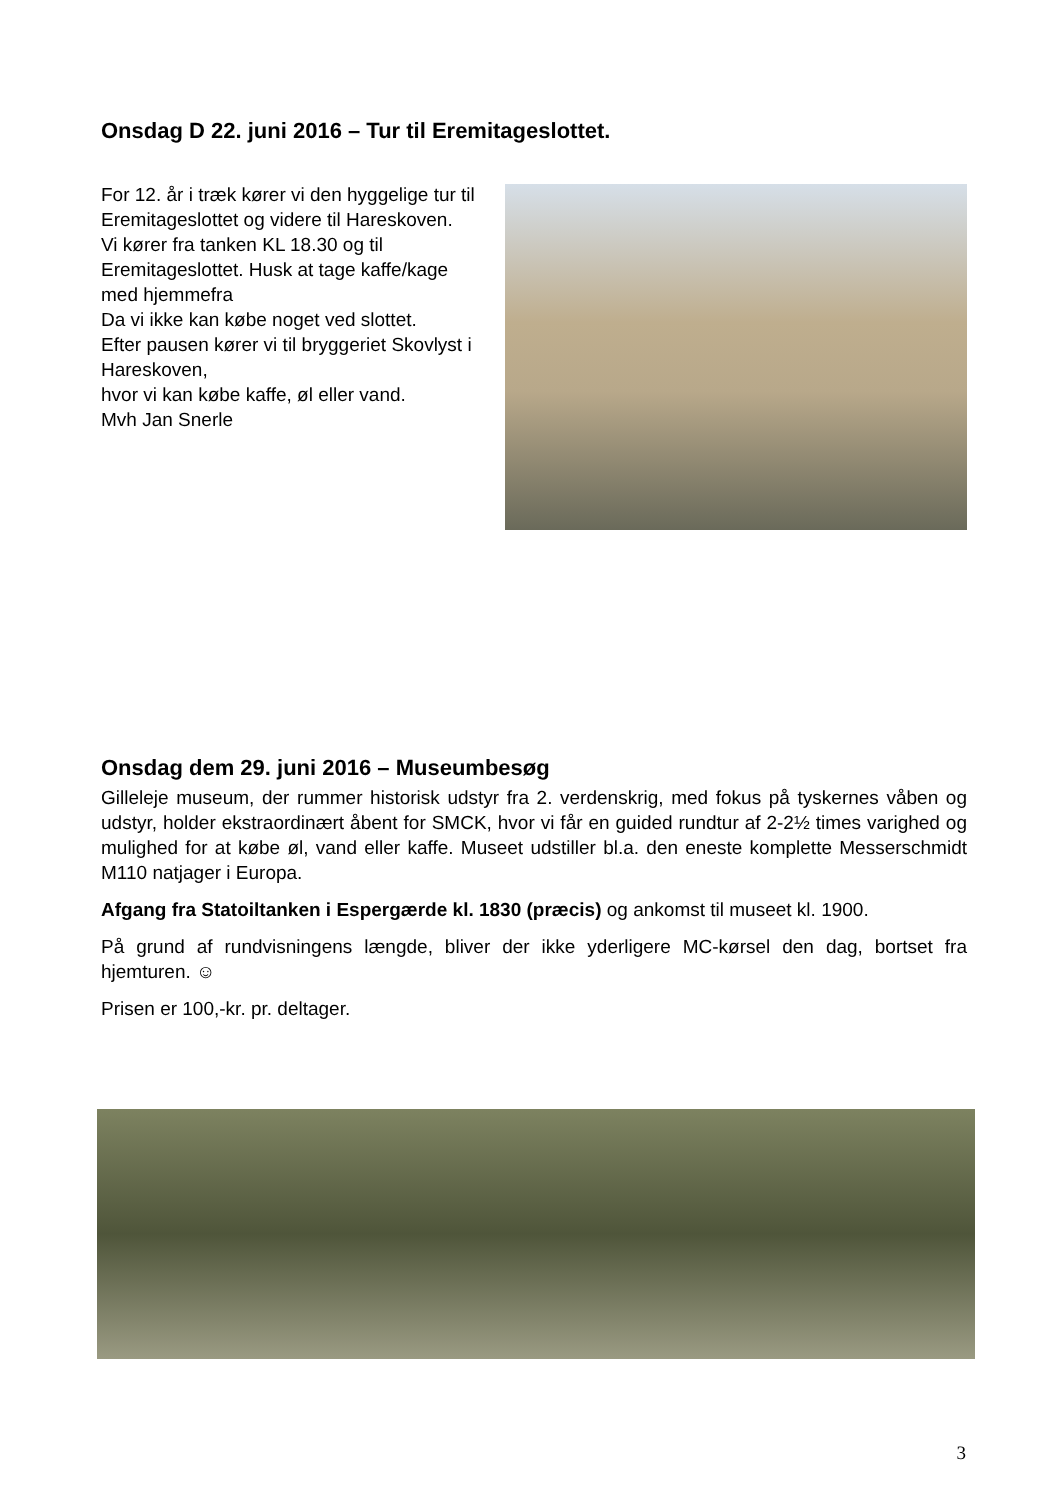Onsdag D 22. juni 2016 – Tur til Eremitageslottet.
For 12. år i træk kører vi den hyggelige tur til Eremitageslottet og videre til Hareskoven.
Vi kører fra tanken KL 18.30 og til Eremitageslottet. Husk at tage kaffe/kage med hjemmefra
Da vi ikke kan købe noget ved slottet.
Efter pausen kører vi til bryggeriet Skovlyst i Hareskoven,
hvor vi kan købe kaffe, øl eller vand.
Mvh Jan Snerle
Onsdag dem 29. juni 2016 – Museumbesøg
Gilleleje museum, der rummer historisk udstyr fra 2. verdenskrig, med fokus på tyskernes våben og udstyr, holder ekstraordinært åbent for SMCK, hvor vi får en guided rundtur af 2-2½ times varighed og mulighed for at købe øl, vand eller kaffe. Museet udstiller bl.a. den eneste komplette Messerschmidt M110 natjager i Europa.
Afgang fra Statoiltanken i Espergærde kl. 1830 (præcis) og ankomst til museet kl. 1900.
På grund af rundvisningens længde, bliver der ikke yderligere MC-kørsel den dag, bortset fra hjemturen. ☺
Prisen er 100,-kr. pr. deltager.
3